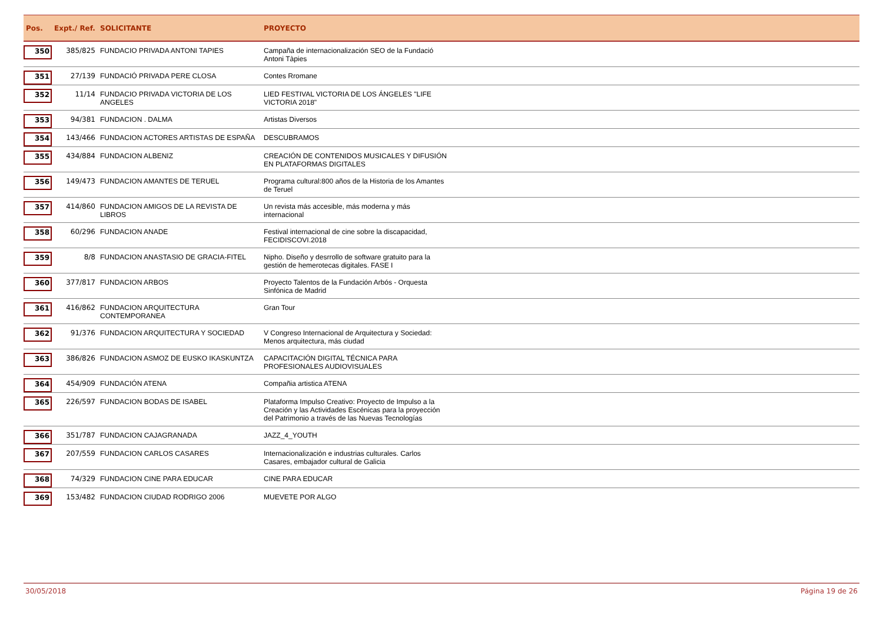| Pos. | Expt./ Ref. | SOLICITANTE | PROYECTO |
| --- | --- | --- | --- |
| 350 | 385/825 | FUNDACIO PRIVADA ANTONI TAPIES | Campaña de internacionalización SEO de la Fundació Antoni Tàpies |
| 351 | 27/139 | FUNDACIÓ PRIVADA PERE CLOSA | Contes Rromane |
| 352 | 11/14 | FUNDACIO PRIVADA VICTORIA DE LOS ANGELES | LIED FESTIVAL VICTORIA DE LOS ÁNGELES "LIFE VICTORIA 2018" |
| 353 | 94/381 | FUNDACION . DALMA | Artistas Diversos |
| 354 | 143/466 | FUNDACION ACTORES ARTISTAS DE ESPAÑA | DESCUBRAMOS |
| 355 | 434/884 | FUNDACION ALBENIZ | CREACIÓN DE CONTENIDOS MUSICALES Y DIFUSIÓN EN PLATAFORMAS DIGITALES |
| 356 | 149/473 | FUNDACION AMANTES DE TERUEL | Programa cultural:800 años de la Historia de los Amantes de Teruel |
| 357 | 414/860 | FUNDACION AMIGOS DE LA REVISTA DE LIBROS | Un revista más accesible, más moderna y más internacional |
| 358 | 60/296 | FUNDACION ANADE | Festival internacional de cine sobre la discapacidad, FECIDISCOVI.2018 |
| 359 | 8/8 | FUNDACION ANASTASIO DE GRACIA-FITEL | Nipho. Diseño y desrrollo de software gratuito para la gestión de hemerotecas digitales. FASE I |
| 360 | 377/817 | FUNDACION ARBOS | Proyecto Talentos de la Fundación Arbós - Orquesta Sinfónica de Madrid |
| 361 | 416/862 | FUNDACION ARQUITECTURA CONTEMPORANEA | Gran Tour |
| 362 | 91/376 | FUNDACION ARQUITECTURA Y SOCIEDAD | V Congreso Internacional de Arquitectura y Sociedad: Menos arquitectura, más ciudad |
| 363 | 386/826 | FUNDACION ASMOZ DE EUSKO IKASKUNTZA | CAPACITACIÓN DIGITAL TÉCNICA PARA PROFESIONALES AUDIOVISUALES |
| 364 | 454/909 | FUNDACIÓN ATENA | Compañia artistica ATENA |
| 365 | 226/597 | FUNDACION BODAS DE ISABEL | Plataforma Impulso Creativo: Proyecto de Impulso a la Creación y las Actividades Escénicas para la proyección del Patrimonio a través de las Nuevas Tecnologías |
| 366 | 351/787 | FUNDACION CAJAGRANADA | JAZZ_4_YOUTH |
| 367 | 207/559 | FUNDACION CARLOS CASARES | Internacionalización e industrias culturales. Carlos Casares, embajador cultural de Galicia |
| 368 | 74/329 | FUNDACION CINE PARA EDUCAR | CINE PARA EDUCAR |
| 369 | 153/482 | FUNDACION CIUDAD RODRIGO 2006 | MUEVETE POR ALGO |
30/05/2018 Página 19 de 26